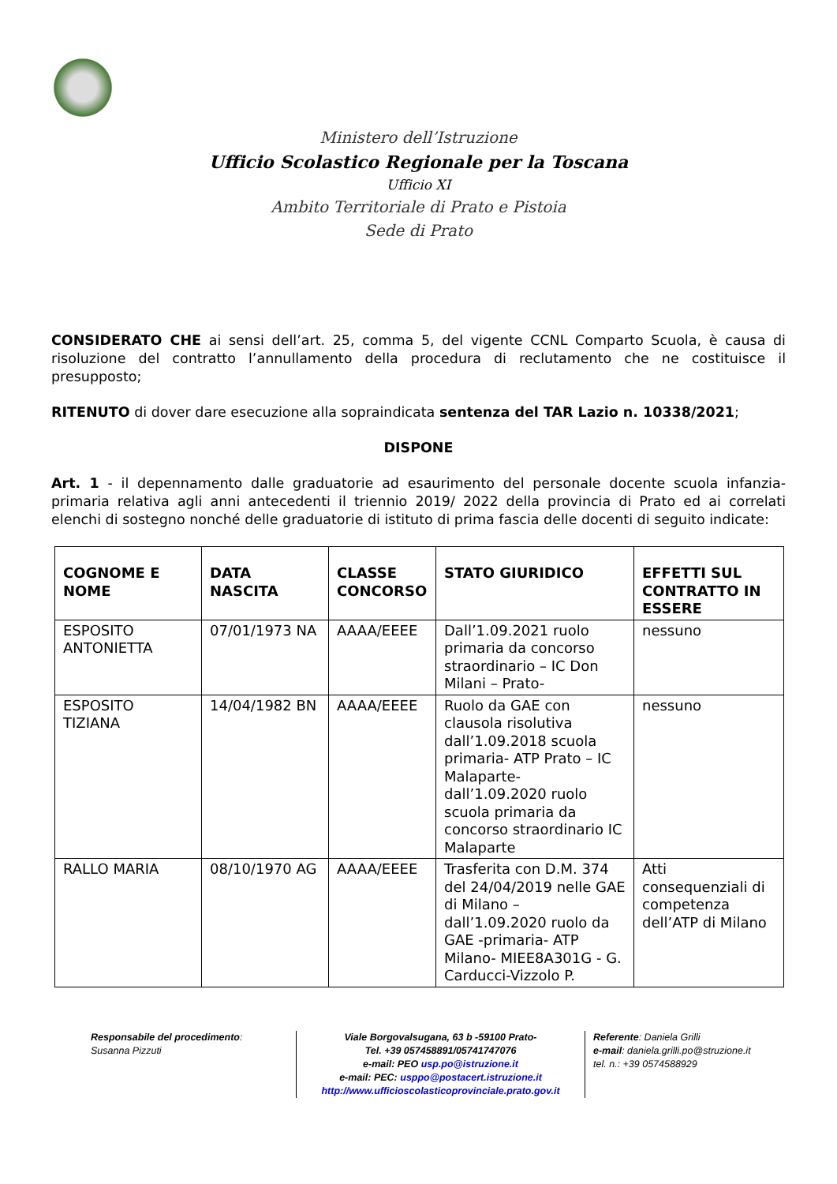Ministero dell’Istruzione
Ufficio Scolastico Regionale per la Toscana
Ufficio XI
Ambito Territoriale di Prato e Pistoia
Sede di Prato
CONSIDERATO CHE ai sensi dell’art. 25, comma 5, del vigente CCNL Comparto Scuola, è causa di risoluzione del contratto l’annullamento della procedura di reclutamento che ne costituisce il presupposto;
RITENUTO di dover dare esecuzione alla sopraindicata sentenza del TAR Lazio n. 10338/2021;
DISPONE
Art. 1 - il depennamento dalle graduatorie ad esaurimento del personale docente scuola infanzia-primaria relativa agli anni antecedenti il triennio 2019/ 2022 della provincia di Prato ed ai correlati elenchi di sostegno nonché delle graduatorie di istituto di prima fascia delle docenti di seguito indicate:
| COGNOME E NOME | DATA NASCITA | CLASSE CONCORSO | STATO GIURIDICO | EFFETTI SUL CONTRATTO IN ESSERE |
| --- | --- | --- | --- | --- |
| ESPOSITO ANTONIETTA | 07/01/1973 NA | AAAA/EEEE | Dall’1.09.2021 ruolo primaria da concorso straordinario – IC Don Milani – Prato- | nessuno |
| ESPOSITO TIZIANA | 14/04/1982 BN | AAAA/EEEE | Ruolo da GAE con clausola risolutiva dall’1.09.2018 scuola primaria- ATP Prato – IC Malaparte- dall’1.09.2020 ruolo scuola primaria da concorso straordinario IC Malaparte | nessuno |
| RALLO MARIA | 08/10/1970 AG | AAAA/EEEE | Trasferita con D.M. 374 del 24/04/2019 nelle GAE di Milano – dall’1.09.2020 ruolo da GAE -primaria- ATP Milano- MIEE8A301G - G. Carducci-Vizzolo P. | Atti consequenziali di competenza dell’ATP di Milano |
Responsabile del procedimento:
Susanna Pizzuti
Viale Borgovalsugana, 63 b -59100 Prato-
Tel. +39 057458891/05741747076
e-mail: PEO usp.po@istruzione.it
e-mail: PEC: usppo@postacert.istruzione.it
http://www.ufficioscolasticoprovinciale.prato.gov.it
Referente: Daniela Grilli
e-mail: daniela.grilli.po@struzione.it
tel. n.: +39 0574588929